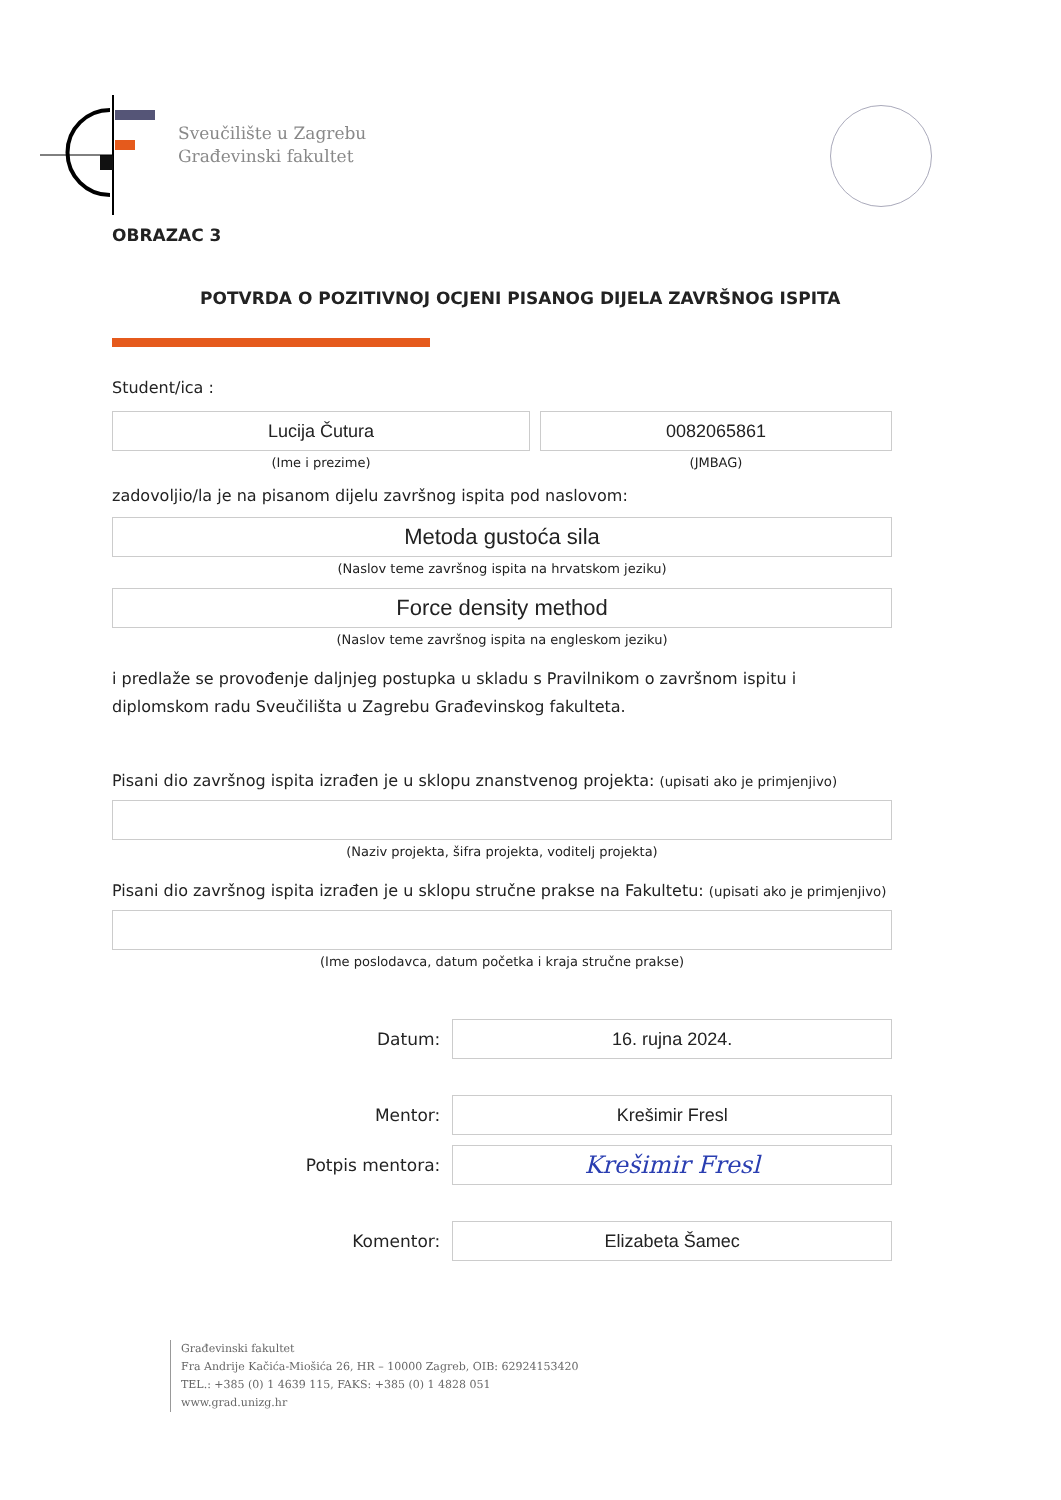Sveučilište u Zagrebu
Građevinski fakultet
OBRAZAC 3
POTVRDA O POZITIVNOJ OCJENI PISANOG DIJELA ZAVRŠNOG ISPITA
Student/ica :
Lucija Čutura
(Ime i prezime)
0082065861
(JMBAG)
zadovoljio/la je na pisanom dijelu završnog ispita pod naslovom:
Metoda gustoća sila
(Naslov teme završnog ispita na hrvatskom jeziku)
Force density method
(Naslov teme završnog ispita na engleskom jeziku)
i predlaže se provođenje daljnjeg postupka u skladu s Pravilnikom o završnom ispitu i diplomskom radu Sveučilišta u Zagrebu Građevinskog fakulteta.
Pisani dio završnog ispita izrađen je u sklopu znanstvenog projekta: (upisati ako je primjenjivo)
(Naziv projekta, šifra projekta, voditelj projekta)
Pisani dio završnog ispita izrađen je u sklopu stručne prakse na Fakultetu: (upisati ako je primjenjivo)
(Ime poslodavca, datum početka i kraja stručne prakse)
Datum:
16. rujna 2024.
Mentor:
Krešimir Fresl
Potpis mentora:
Krešimir Fresl
Komentor:
Elizabeta Šamec
Građevinski fakultet
Fra Andrije Kačića-Miošića 26, HR – 10000 Zagreb, OIB: 62924153420
TEL.: +385 (0) 1 4639 115, FAKS: +385 (0) 1 4828 051
www.grad.unizg.hr